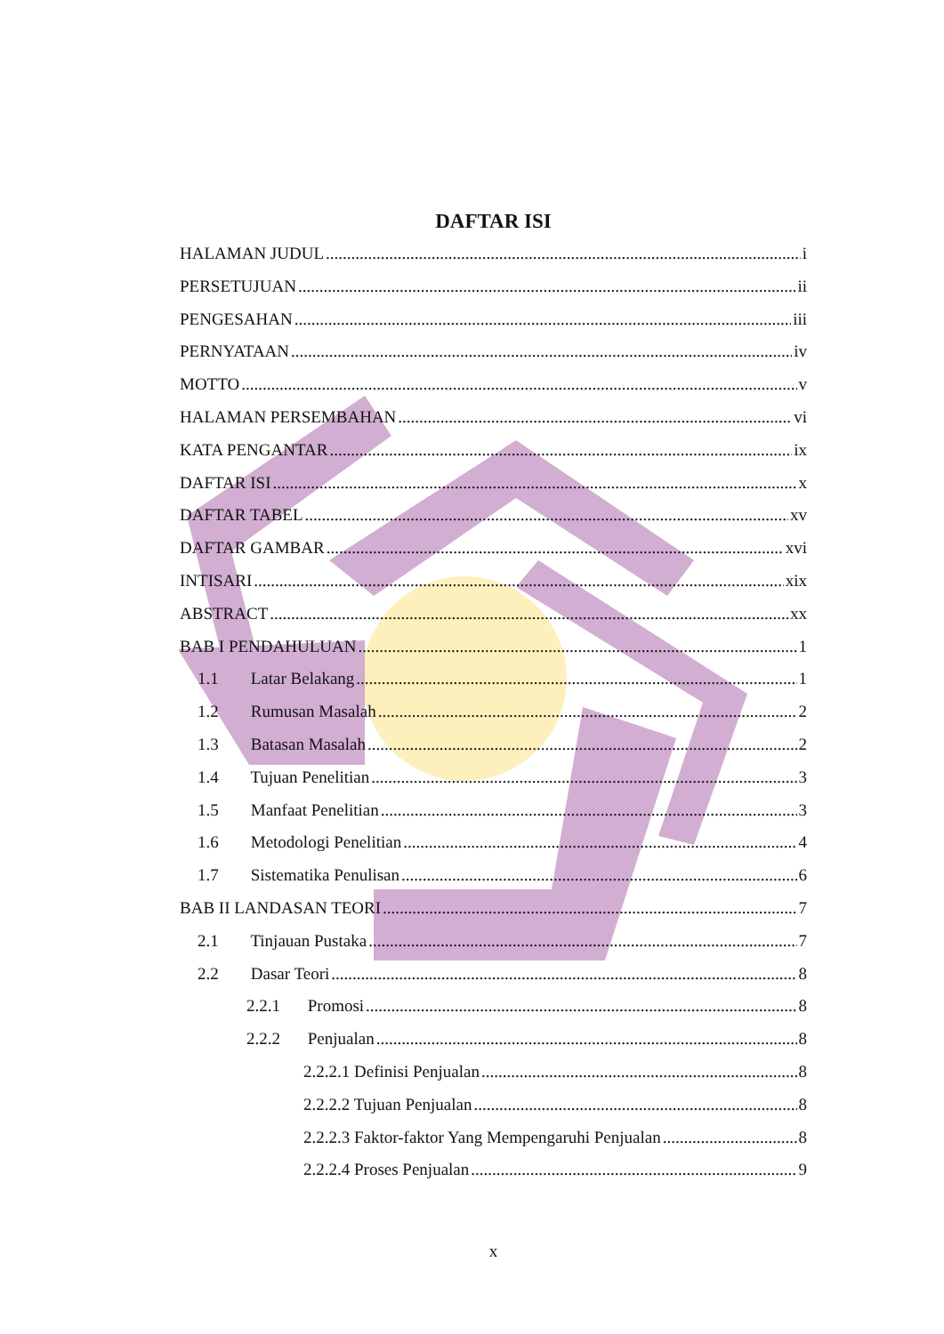DAFTAR ISI
HALAMAN JUDUL i
PERSETUJUAN ii
PENGESAHAN iii
PERNYATAAN iv
MOTTO v
HALAMAN PERSEMBAHAN vi
KATA PENGANTAR ix
DAFTAR ISI x
DAFTAR TABEL xv
DAFTAR GAMBAR xvi
INTISARI xix
ABSTRACT xx
BAB I PENDAHULUAN 1
1.1 Latar Belakang 1
1.2 Rumusan Masalah 2
1.3 Batasan Masalah 2
1.4 Tujuan Penelitian 3
1.5 Manfaat Penelitian 3
1.6 Metodologi Penelitian 4
1.7 Sistematika Penulisan 6
BAB II LANDASAN TEORI 7
2.1 Tinjauan Pustaka 7
2.2 Dasar Teori 8
2.2.1 Promosi 8
2.2.2 Penjualan 8
2.2.2.1 Definisi Penjualan 8
2.2.2.2 Tujuan Penjualan 8
2.2.2.3 Faktor-faktor Yang Mempengaruhi Penjualan 8
2.2.2.4 Proses Penjualan 9
x